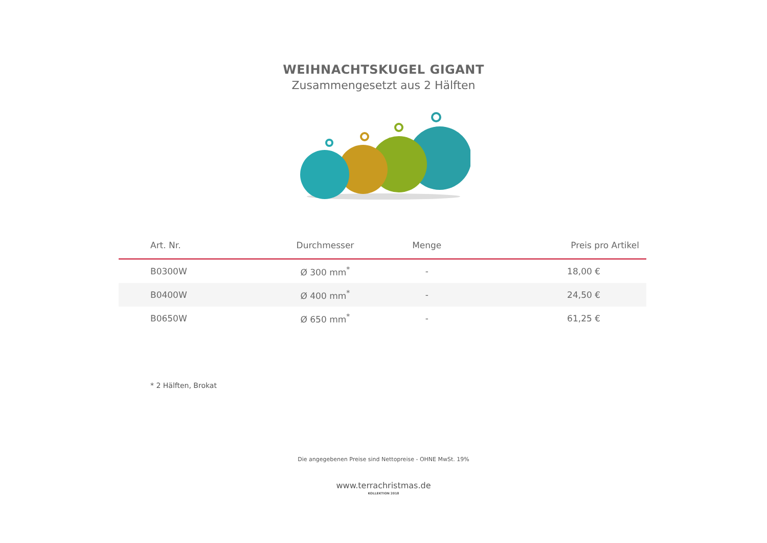WEIHNACHTSKUGEL GIGANT
Zusammengesetzt aus 2 Hälften
| Art. Nr. | Durchmesser | Menge | Preis pro Artikel |
| --- | --- | --- | --- |
| B0300W | Ø 300 mm<sup>*</sup> | - | 18,00 € |
| B0400W | Ø 400 mm<sup>*</sup> | - | 24,50 € |
| B0650W | Ø 650 mm<sup>*</sup> | - | 61,25 € |
* 2 Hälften, Brokat
Die angegebenen Preise sind Nettopreise - OHNE MwSt. 19%
www.terrachristmas.de
KOLLEKTION 2018